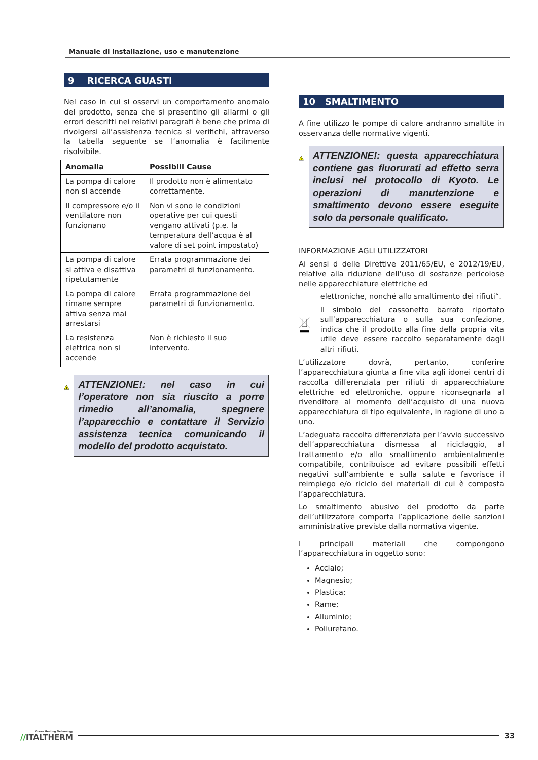Manuale di installazione, uso e manutenzione
9 RICERCA GUASTI
Nel caso in cui si osservi un comportamento anomalo del prodotto, senza che si presentino gli allarmi o gli errori descritti nei relativi paragrafi è bene che prima di rivolgersi all’assistenza tecnica si verifichi, attraverso la tabella seguente se l’anomalia è facilmente risolvibile.
| Anomalia | Possibili Cause |
| --- | --- |
| La pompa di calore non si accende | Il prodotto non è alimentato correttamente. |
| Il compressore e/o il ventilatore non funzionano | Non vi sono le condizioni operative per cui questi vengano attivati (p.e. la temperatura dell’acqua è al valore di set point impostato) |
| La pompa di calore si attiva e disattiva ripetutamente | Errata programmazione dei parametri di funzionamento. |
| La pompa di calore rimane sempre attiva senza mai arrestarsi | Errata programmazione dei parametri di funzionamento. |
| La resistenza elettrica non si accende | Non è richiesto il suo intervento. |
!
ATTENZIONE!: nel caso in cui l’operatore non sia riuscito a porre rimedio all’anomalia, spegnere l’apparecchio e contattare il Servizio assistenza tecnica comunicando il modello del prodotto acquistato.
10 SMALTIMENTO
A fine utilizzo le pompe di calore andranno smaltite in osservanza delle normative vigenti.
!
ATTENZIONE!: questa apparecchiatura contiene gas fluorurati ad effetto serra inclusi nel protocollo di Kyoto. Le operazioni di manutenzione e smaltimento devono essere eseguite solo da personale qualificato.
INFORMAZIONE AGLI UTILIZZATORI
Ai sensi d delle Direttive 2011/65/EU, e 2012/19/EU, relative alla riduzione dell‘uso di sostanze pericolose nelle apparecchiature elettriche ed
elettroniche, nonché allo smaltimento dei rifiuti“.
Il simbolo del cassonetto barrato riportato sull’apparecchiatura o sulla sua confezione, indica che il prodotto alla fine della propria vita utile deve essere raccolto separatamente dagli altri rifiuti.
L’utilizzatore dovrà, pertanto, conferire l’apparecchiatura giunta a fine vita agli idonei centri di raccolta differenziata per rifiuti di apparecchiature elettriche ed elettroniche, oppure riconsegnarla al rivenditore al momento dell’acquisto di una nuova apparecchiatura di tipo equivalente, in ragione di uno a uno.
L’adeguata raccolta differenziata per l’avvio successivo dell’apparecchiatura dismessa al riciclaggio, al trattamento e/o allo smaltimento ambientalmente compatibile, contribuisce ad evitare possibili effetti negativi sull’ambiente e sulla salute e favorisce il reimpiego e/o riciclo dei materiali di cui è composta l’apparecchiatura.
Lo smaltimento abusivo del prodotto da parte dell’utilizzatore comporta l’applicazione delle sanzioni amministrative previste dalla normativa vigente.
I principali materiali che compongono l’apparecchiatura in oggetto sono:
Acciaio;
Magnesio;
Plastica;
Rame;
Alluminio;
Poliuretano.
Green Heating Technology
//ITALTHERM
33